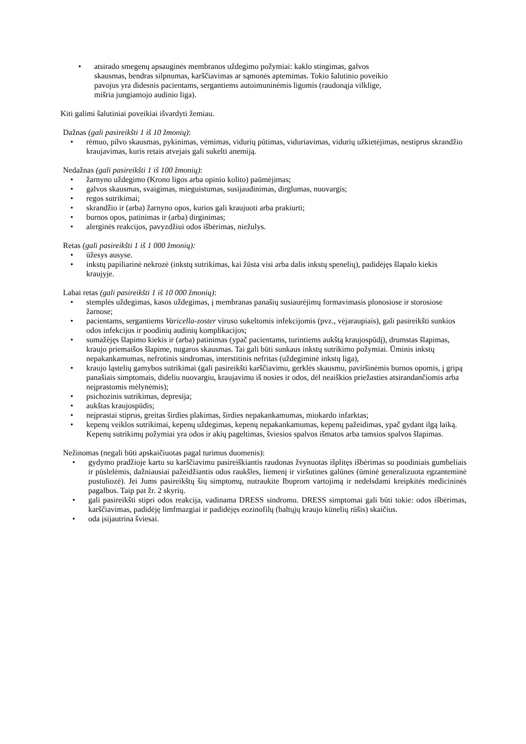• atsirado smegenų apsauginės membranos uždegimo požymiai: kaklo stingimas, galvos skausmas, bendras silpnumas, karščiavimas ar sąmonės aptemimas. Tokio šalutinio poveikio pavojus yra didesnis pacientams, sergantiems autoimuninėmis ligomis (raudonąja vilklige, mišria jungiamojo audinio liga).
Kiti galimi šalutiniai poveikiai išvardyti žemiau.
Dažnas (gali pasireikšti 1 iš 10 žmonių):
• rėmuo, pilvo skausmas, pykinimas, vėmimas, vidurių pūtimas, viduriavimas, vidurių užkietėjimas, nestiprus skrandžio kraujavimas, kuris retais atvejais gali sukelti anemiją.
Nedažnas (gali pasireikšti 1 iš 100 žmonių):
• žarnyno uždegimo (Krono ligos arba opinio kolito) paūmėjimas;
• galvos skausmas, svaigimas, mieguistumas, susijaudinimas, dirglumas, nuovargis;
• regos sutrikimai;
• skrandžio ir (arba) žarnyno opos, kurios gali kraujuoti arba prakiurti;
• burnos opos, patinimas ir (arba) dirginimas;
• alerginės reakcijos, pavyzdžiui odos išbėrimas, niežulys.
Retas (gali pasireikšti 1 iš 1 000 žmonių):
• ūžesys ausyse.
• inkstų papiliarinė nekrozė (inkstų sutrikimas, kai žūsta visi arba dalis inkstų spenelių), padidėjęs šlapalo kiekis kraujyje.
Labai retas (gali pasireikšti 1 iš 10 000 žmonių):
• stemplės uždegimas, kasos uždegimas, į membranas panašių susiaurėjimų formavimasis plonosiose ir storosiose žarnose;
• pacientams, sergantiems Varicella-zoster viruso sukeltomis infekcijomis (pvz., vėjaraupiais), gali pasireikšti sunkios odos infekcijos ir poodinių audinių komplikacijos;
• sumažėjęs šlapimo kiekis ir (arba) patinimas (ypač pacientams, turintiems aukštą kraujospūdį), drumstas šlapimas, kraujo priemaišos šlapime, nugaros skausmas. Tai gali būti sunkaus inkstų sutrikimo požymiai. Ūminis inkstų nepakankamumas, nefrotinis sindromas, interstitinis nefritas (uždegiminė inkstų liga),
• kraujo ląstelių gamybos sutrikimai (gali pasireikšti karščiavimu, gerklės skausmu, paviršinėmis burnos opomis, į gripą panašiais simptomais, dideliu nuovargiu, kraujavimu iš nosies ir odos, dėl neaiškios priežasties atsirandančiomis arba neįprastomis mėlynėmis);
• psichozinis sutrikimas, depresija;
• aukštas kraujospūdis;
• neįprastai stiprus, greitas širdies plakimas, širdies nepakankamumas, miokardo infarktas;
• kepenų veiklos sutrikimai, kepenų uždegimas, kepenų nepakankamumas, kepenų pažeidimas, ypač gydant ilgą laiką. Kepenų sutrikimų požymiai yra odos ir akių pageltimas, šviesios spalvos išmatos arba tamsios spalvos šlapimas.
Nežinomas (negali būti apskaičiuotas pagal turimus duomenis):
• gydymo pradžioje kartu su karščiavimu pasireiškiantis raudonas žvynuotas išplitęs išbėrimas su poodiniais gumbeliais ir pūslelėmis, dažniausiai pažeidžiantis odos raukšles, liemenį ir viršutines galūnes (ūminė generalizuota egzanteminė pustuliozė). Jei Jums pasireikštų šių simptomų, nutraukite Ibuprom vartojimą ir nedelsdami kreipkitės medicininės pagalbos. Taip pat žr. 2 skyrių.
• gali pasireikšti stipri odos reakcija, vadinama DRESS sindromu. DRESS simptomai gali būti tokie: odos išbėrimas, karščiavimas, padidėję limfmazgiai ir padidėjęs eozinofilų (baltųjų kraujo kūnelių rūšis) skaičius.
• oda įsijautrina šviesai.